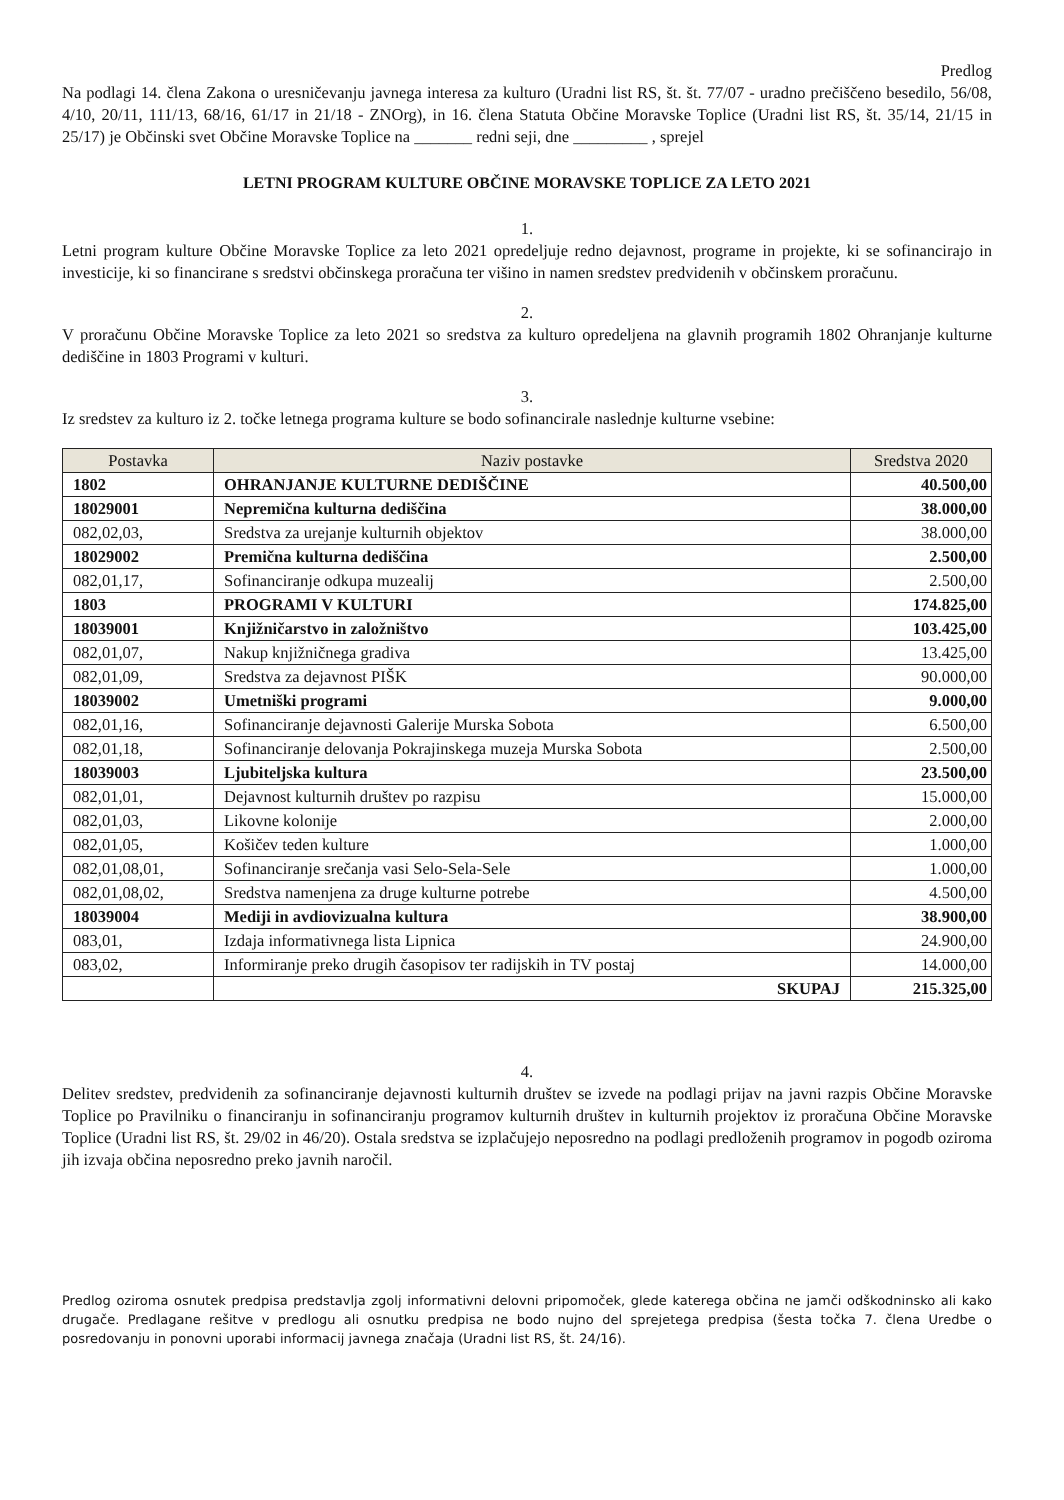Predlog
Na podlagi 14. člena Zakona o uresničevanju javnega interesa za kulturo (Uradni list RS, št. št. 77/07 - uradno prečiščeno besedilo, 56/08, 4/10, 20/11, 111/13, 68/16, 61/17 in 21/18 - ZNOrg), in 16. člena Statuta Občine Moravske Toplice (Uradni list RS, št. 35/14, 21/15 in 25/17) je Občinski svet Občine Moravske Toplice na _______ redni seji, dne _________ , sprejel
LETNI PROGRAM KULTURE OBČINE MORAVSKE TOPLICE ZA LETO 2021
1.
Letni program kulture Občine Moravske Toplice za leto 2021 opredeljuje redno dejavnost, programe in projekte, ki se sofinancirajo in investicije, ki so financirane s sredstvi občinskega proračuna ter višino in namen sredstev predvidenih v občinskem proračunu.
2.
V proračunu Občine Moravske Toplice za leto 2021 so sredstva za kulturo opredeljena na glavnih programih 1802 Ohranjanje kulturne dediščine in 1803 Programi v kulturi.
3.
Iz sredstev za kulturo iz 2. točke letnega programa kulture se bodo sofinancirale naslednje kulturne vsebine:
| Postavka | Naziv postavke | Sredstva 2020 |
| --- | --- | --- |
| 1802 | OHRANJANJE KULTURNE DEDIŠČINE | 40.500,00 |
| 18029001 | Nepremična kulturna dediščina | 38.000,00 |
| 082,02,03, | Sredstva za urejanje kulturnih objektov | 38.000,00 |
| 18029002 | Premična kulturna dediščina | 2.500,00 |
| 082,01,17, | Sofinanciranje odkupa muzealij | 2.500,00 |
| 1803 | PROGRAMI V KULTURI | 174.825,00 |
| 18039001 | Knjižničarstvo in založništvo | 103.425,00 |
| 082,01,07, | Nakup knjižničnega gradiva | 13.425,00 |
| 082,01,09, | Sredstva za dejavnost PIŠK | 90.000,00 |
| 18039002 | Umetniški programi | 9.000,00 |
| 082,01,16, | Sofinanciranje dejavnosti Galerije Murska Sobota | 6.500,00 |
| 082,01,18, | Sofinanciranje delovanja Pokrajinskega muzeja Murska Sobota | 2.500,00 |
| 18039003 | Ljubiteljska kultura | 23.500,00 |
| 082,01,01, | Dejavnost kulturnih društev po razpisu | 15.000,00 |
| 082,01,03, | Likovne kolonije | 2.000,00 |
| 082,01,05, | Košičev teden kulture | 1.000,00 |
| 082,01,08,01, | Sofinanciranje srečanja vasi Selo-Sela-Sele | 1.000,00 |
| 082,01,08,02, | Sredstva namenjena za druge kulturne potrebe | 4.500,00 |
| 18039004 | Mediji in avdiovizualna kultura | 38.900,00 |
| 083,01, | Izdaja informativnega lista Lipnica | 24.900,00 |
| 083,02, | Informiranje preko drugih časopisov ter radijskih in TV postaj | 14.000,00 |
| | SKUPAJ | 215.325,00 |
4.
Delitev sredstev, predvidenih za sofinanciranje dejavnosti kulturnih društev se izvede na podlagi prijav na javni razpis Občine Moravske Toplice po Pravilniku o financiranju in sofinanciranju programov kulturnih društev in kulturnih projektov iz proračuna Občine Moravske Toplice (Uradni list RS, št. 29/02 in 46/20). Ostala sredstva se izplačujejo neposredno na podlagi predloženih programov in pogodb oziroma jih izvaja občina neposredno preko javnih naročil.
Predlog oziroma osnutek predpisa predstavlja zgolj informativni delovni pripomoček, glede katerega občina ne jamči odškodninsko ali kako drugače. Predlagane rešitve v predlogu ali osnutku predpisa ne bodo nujno del sprejetega predpisa (šesta točka 7. člena Uredbe o posredovanju in ponovni uporabi informacij javnega značaja (Uradni list RS, št. 24/16).